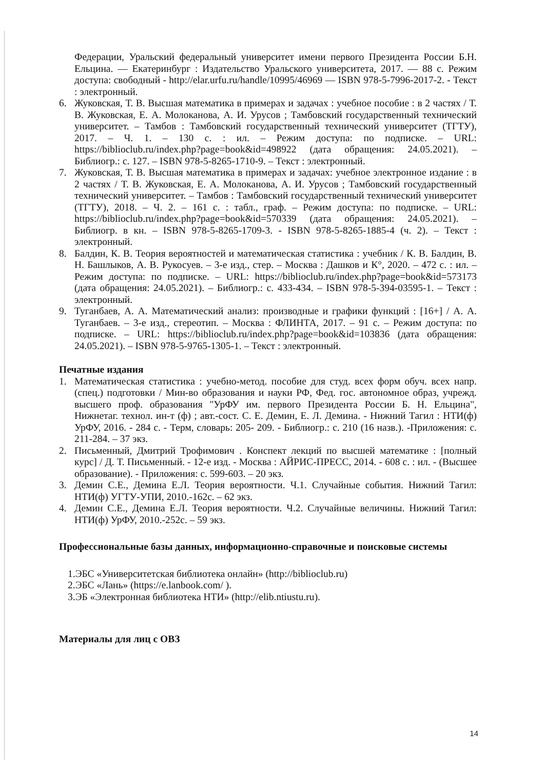Федерации, Уральский федеральный университет имени первого Президента России Б.Н. Ельцина. — Екатеринбург : Издательство Уральского университета, 2017. — 88 с. Режим доступа: свободный - http://elar.urfu.ru/handle/10995/46969 — ISBN 978-5-7996-2017-2. - Текст : электронный.
6. Жуковская, Т. В. Высшая математика в примерах и задачах : учебное пособие : в 2 частях / Т. В. Жуковская, Е. А. Молоканова, А. И. Урусов ; Тамбовский государственный технический университет. – Тамбов : Тамбовский государственный технический университет (ТГТУ), 2017. – Ч. 1. – 130 с. : ил. – Режим доступа: по подписке. – URL: https://biblioclub.ru/index.php?page=book&id=498922 (дата обращения: 24.05.2021). – Библиогр.: с. 127. – ISBN 978-5-8265-1710-9. – Текст : электронный.
7. Жуковская, Т. В. Высшая математика в примерах и задачах: учебное электронное издание : в 2 частях / Т. В. Жуковская, Е. А. Молоканова, А. И. Урусов ; Тамбовский государственный технический университет. – Тамбов : Тамбовский государственный технический университет (ТГТУ), 2018. – Ч. 2. – 161 с. : табл., граф. – Режим доступа: по подписке. – URL: https://biblioclub.ru/index.php?page=book&id=570339 (дата обращения: 24.05.2021). – Библиогр. в кн. – ISBN 978-5-8265-1709-3. - ISBN 978-5-8265-1885-4 (ч. 2). – Текст : электронный.
8. Балдин, К. В. Теория вероятностей и математическая статистика : учебник / К. В. Балдин, В. Н. Башлыков, А. В. Рукосуев. – 3-е изд., стер. – Москва : Дашков и К°, 2020. – 472 с. : ил. – Режим доступа: по подписке. – URL: https://biblioclub.ru/index.php?page=book&id=573173 (дата обращения: 24.05.2021). – Библиогр.: с. 433-434. – ISBN 978-5-394-03595-1. – Текст : электронный.
9. Туганбаев, А. А. Математический анализ: производные и графики функций : [16+] / А. А. Туганбаев. – 3-е изд., стереотип. – Москва : ФЛИНТА, 2017. – 91 с. – Режим доступа: по подписке. – URL: https://biblioclub.ru/index.php?page=book&id=103836 (дата обращения: 24.05.2021). – ISBN 978-5-9765-1305-1. – Текст : электронный.
Печатные издания
1. Математическая статистика : учебно-метод. пособие для студ. всех форм обуч. всех напр. (спец.) подготовки / Мин-во образования и науки РФ, Фед. гос. автономное образ, учрежд. высшего проф. образования "УрФУ им. первого Президента России Б. Н. Ельцина", Нижнетаг. технол. ин-т (ф) ; авт.-сост. С. Е. Демин, Е. Л. Демина. - Нижний Тагил : НТИ(ф) УрФУ, 2016. - 284 с. - Терм, словарь: 205- 209. - Библиогр.: с. 210 (16 назв.). -Приложения: с. 211-284. – 37 экз.
2. Письменный, Дмитрий Трофимович . Конспект лекций по высшей математике : [полный курс] / Д. Т. Письменный. - 12-е изд. - Москва : АЙРИС-ПРЕСС, 2014. - 608 с. : ил. - (Высшее образование). - Приложения: с. 599-603. – 20 экз.
3. Демин С.Е., Демина Е.Л. Теория вероятности. Ч.1. Случайные события. Нижний Тагил: НТИ(ф) УГТУ-УПИ, 2010.-162с. – 62 экз.
4. Демин С.Е., Демина Е.Л. Теория вероятности. Ч.2. Случайные величины. Нижний Тагил: НТИ(ф) УрФУ, 2010.-252с. – 59 экз.
Профессиональные базы данных, информационно-справочные и поисковые системы
1.ЭБС «Университетская библиотека онлайн» (http://biblioclub.ru)
2.ЭБС «Лань» (https://e.lanbook.com/ ).
3.ЭБ «Электронная библиотека НТИ» (http://elib.ntiustu.ru).
Материалы для лиц с ОВЗ
14